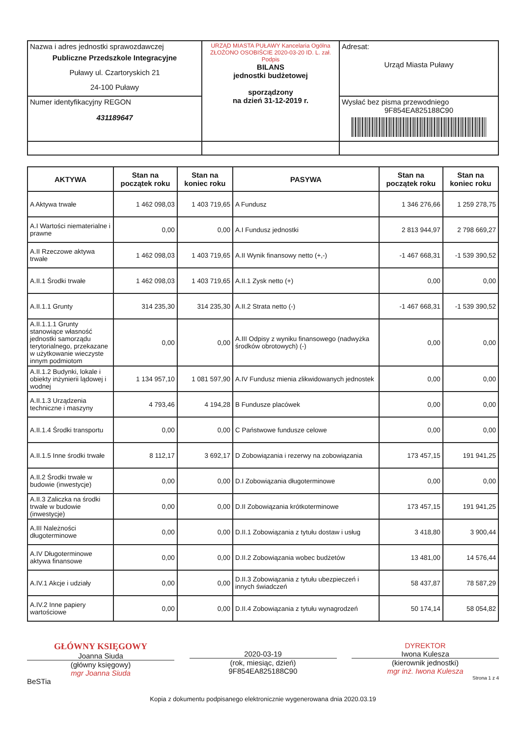| Nazwa i adres jednostki sprawozdawczej Publiczne Przedszkole Integracyjne Puławy ul. Czartoryskich 21 24-100 Puławy | URZĄD MIASTA PUŁAWY Kancelaria Ogólna ZŁOŻONO OSOBIŚCIE 2020-03-20 ID. L. zał. Podpis BILANS jednostki budżetowej sporządzony na dzień 31-12-2019 r. | Adresat: Urząd Miasta Puławy |
| Numer identyfikacyjny REGON 431189647 | | Wysłać bez pisma przewodniego 9F854EA825188C90 |
| AKTYWA | Stan na początek roku | Stan na koniec roku | PASYWA | Stan na początek roku | Stan na koniec roku |
| --- | --- | --- | --- | --- | --- |
| A Aktywa trwałe | 1 462 098,03 | 1 403 719,65 | A Fundusz | 1 346 276,66 | 1 259 278,75 |
| A.I Wartości niematerialne i prawne | 0,00 | 0,00 | A.I Fundusz jednostki | 2 813 944,97 | 2 798 669,27 |
| A.II Rzeczowe aktywa trwałe | 1 462 098,03 | 1 403 719,65 | A.II Wynik finansowy netto (+,-) | -1 467 668,31 | -1 539 390,52 |
| A.II.1 Środki trwałe | 1 462 098,03 | 1 403 719,65 | A.II.1 Zysk netto (+) | 0,00 | 0,00 |
| A.II.1.1 Grunty | 314 235,30 | 314 235,30 | A.II.2 Strata netto (-) | -1 467 668,31 | -1 539 390,52 |
| A.II.1.1.1 Grunty stanowiące własność jednostki samorządu terytorialnego, przekazane w użytkowanie wieczyste innym podmiotom | 0,00 | 0,00 | A.III Odpisy z wyniku finansowego (nadwyżka środków obrotowych) (-) | 0,00 | 0,00 |
| A.II.1.2 Budynki, lokale i obiekty inżynierii lądowej i wodnej | 1 134 957,10 | 1 081 597,90 | A.IV Fundusz mienia zlikwidowanych jednostek | 0,00 | 0,00 |
| A.II.1.3 Urządzenia techniczne i maszyny | 4 793,46 | 4 194,28 | B Fundusze placówek | 0,00 | 0,00 |
| A.II.1.4 Środki transportu | 0,00 | 0,00 | C Państwowe fundusze celowe | 0,00 | 0,00 |
| A.II.1.5 Inne środki trwałe | 8 112,17 | 3 692,17 | D Zobowiązania i rezerwy na zobowiązania | 173 457,15 | 191 941,25 |
| A.II.2 Środki trwałe w budowie (inwestycje) | 0,00 | 0,00 | D.I Zobowiązania długoterminowe | 0,00 | 0,00 |
| A.II.3 Zaliczka na środki trwałe w budowie (inwestycje) | 0,00 | 0,00 | D.II Zobowiązania krótkoterminowe | 173 457,15 | 191 941,25 |
| A.III Należności długoterminowe | 0,00 | 0,00 | D.II.1 Zobowiązania z tytułu dostaw i usług | 3 418,80 | 3 900,44 |
| A.IV Długoterminowe aktywa finansowe | 0,00 | 0,00 | D.II.2 Zobowiązania wobec budżetów | 13 481,00 | 14 576,44 |
| A.IV.1 Akcje i udziały | 0,00 | 0,00 | D.II.3 Zobowiązania z tytułu ubezpieczeń i innych świadczeń | 58 437,87 | 78 587,29 |
| A.IV.2 Inne papiery wartościowe | 0,00 | 0,00 | D.II.4 Zobowiązania z tytułu wynagrodzeń | 50 174,14 | 58 054,82 |
GŁÓWNY KSIĘGOWY
Joanna Siuda
(główny księgowy)
mgr Joanna Siuda
BeSTia
2020-03-19
(rok, miesiąc, dzień)
9F854EA825188C90
DYREKTOR
Iwona Kulesza
(kierownik jednostki)
mgr inż. Iwona Kulesza
Strona 1 z 4
Kopia z dokumentu podpisanego elektronicznie wygenerowana dnia 2020.03.19